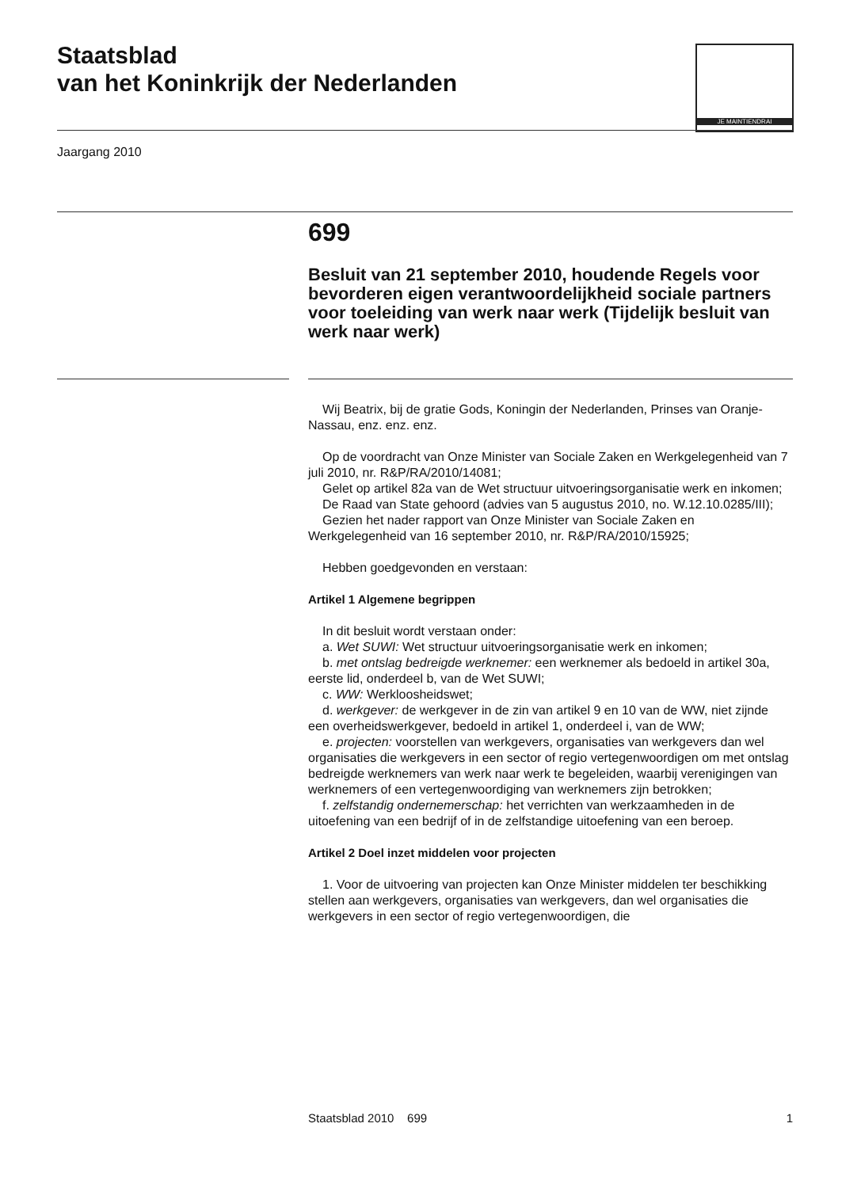Staatsblad
van het Koninkrijk der Nederlanden
JE MAINTIENDRAI
Jaargang 2010
699
Besluit van 21 september 2010, houdende Regels voor bevorderen eigen verantwoordelijkheid sociale partners voor toeleiding van werk naar werk (Tijdelijk besluit van werk naar werk)
Wij Beatrix, bij de gratie Gods, Koningin der Nederlanden, Prinses van Oranje-Nassau, enz. enz. enz.
Op de voordracht van Onze Minister van Sociale Zaken en Werkgelegenheid van 7 juli 2010, nr. R&P/RA/2010/14081;
Gelet op artikel 82a van de Wet structuur uitvoeringsorganisatie werk en inkomen;
De Raad van State gehoord (advies van 5 augustus 2010, no. W.12.10.0285/III);
Gezien het nader rapport van Onze Minister van Sociale Zaken en Werkgelegenheid van 16 september 2010, nr. R&P/RA/2010/15925;
Hebben goedgevonden en verstaan:
Artikel 1 Algemene begrippen
In dit besluit wordt verstaan onder:
a. Wet SUWI: Wet structuur uitvoeringsorganisatie werk en inkomen;
b. met ontslag bedreigde werknemer: een werknemer als bedoeld in artikel 30a, eerste lid, onderdeel b, van de Wet SUWI;
c. WW: Werkloosheidswet;
d. werkgever: de werkgever in de zin van artikel 9 en 10 van de WW, niet zijnde een overheidswerkgever, bedoeld in artikel 1, onderdeel i, van de WW;
e. projecten: voorstellen van werkgevers, organisaties van werkgevers dan wel organisaties die werkgevers in een sector of regio vertegenwoordigen om met ontslag bedreigde werknemers van werk naar werk te begeleiden, waarbij verenigingen van werknemers of een vertegenwoordiging van werknemers zijn betrokken;
f. zelfstandig ondernemerschap: het verrichten van werkzaamheden in de uitoefening van een bedrijf of in de zelfstandige uitoefening van een beroep.
Artikel 2 Doel inzet middelen voor projecten
1. Voor de uitvoering van projecten kan Onze Minister middelen ter beschikking stellen aan werkgevers, organisaties van werkgevers, dan wel organisaties die werkgevers in een sector of regio vertegenwoordigen, die
Staatsblad 2010 699 1